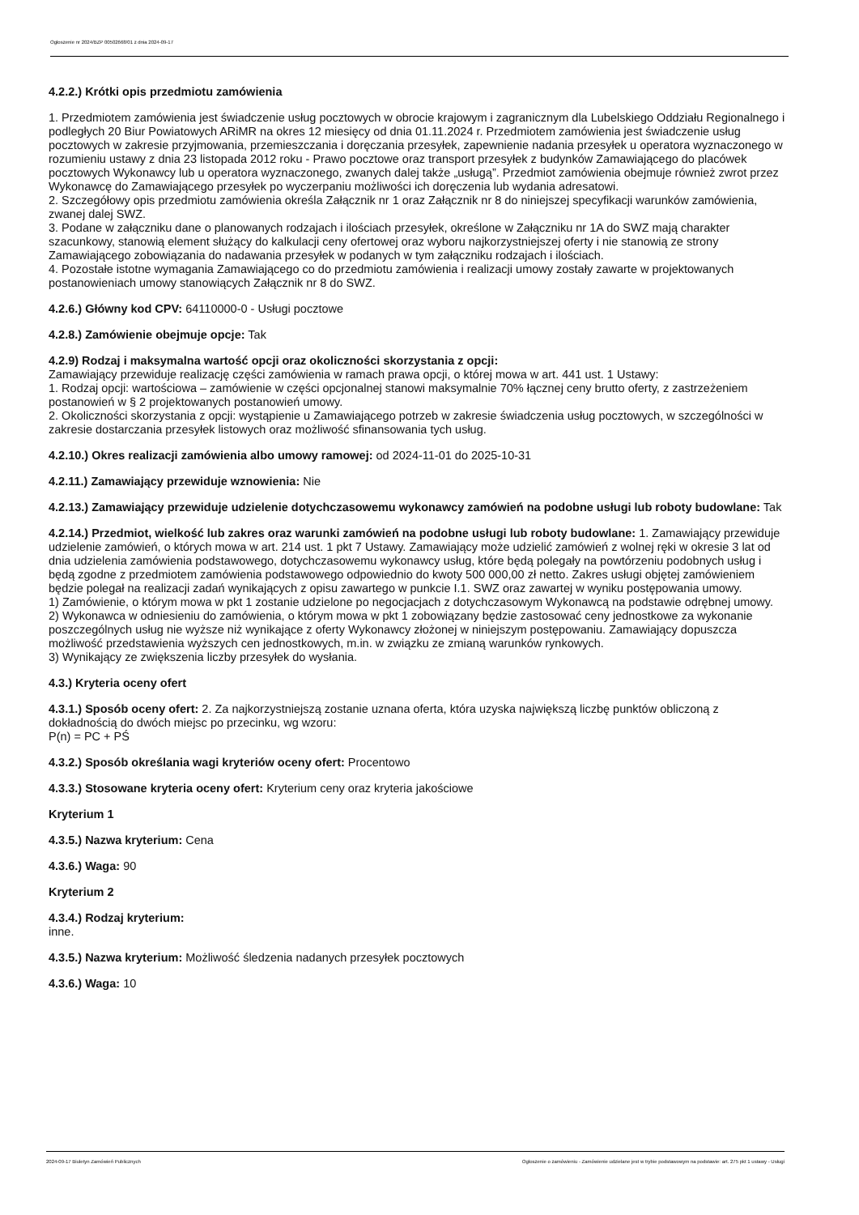Ogłoszenie nr 2024/BZP 00502668/01 z dnia 2024-09-17
4.2.2.) Krótki opis przedmiotu zamówienia
1. Przedmiotem zamówienia jest świadczenie usług pocztowych w obrocie krajowym i zagranicznym dla Lubelskiego Oddziału Regionalnego i podległych 20 Biur Powiatowych ARiMR na okres 12 miesięcy od dnia 01.11.2024 r. Przedmiotem zamówienia jest świadczenie usług pocztowych w zakresie przyjmowania, przemieszczania i doręczania przesyłek, zapewnienie nadania przesyłek u operatora wyznaczonego w rozumieniu ustawy z dnia 23 listopada 2012 roku - Prawo pocztowe oraz transport przesyłek z budynków Zamawiającego do placówek pocztowych Wykonawcy lub u operatora wyznaczonego, zwanych dalej także „usługą”. Przedmiot zamówienia obejmuje również zwrot przez Wykonawcę do Zamawiającego przesyłek po wyczerpaniu możliwości ich doręczenia lub wydania adresatowi.
2. Szczegółowy opis przedmiotu zamówienia określa Załącznik nr 1 oraz Załącznik nr 8 do niniejszej specyfikacji warunków zamówienia, zwanej dalej SWZ.
3. Podane w załączniku dane o planowanych rodzajach i ilościach przesyłek, określone w Załączniku nr 1A do SWZ mają charakter szacunkowy, stanowią element służący do kalkulacji ceny ofertowej oraz wyboru najkorzystniejszej oferty i nie stanowią ze strony Zamawiającego zobowiązania do nadawania przesyłek w podanych w tym załączniku rodzajach i ilościach.
4. Pozostałe istotne wymagania Zamawiającego co do przedmiotu zamówienia i realizacji umowy zostały zawarte w projektowanych postanowieniach umowy stanowiących Załącznik nr 8 do SWZ.
4.2.6.) Główny kod CPV: 64110000-0 - Usługi pocztowe
4.2.8.) Zamówienie obejmuje opcje: Tak
4.2.9) Rodzaj i maksymalna wartość opcji oraz okoliczności skorzystania z opcji:
Zamawiający przewiduje realizację części zamówienia w ramach prawa opcji, o której mowa w art. 441 ust. 1 Ustawy:
1. Rodzaj opcji: wartościowa – zamówienie w części opcjonalnej stanowi maksymalnie 70% łącznej ceny brutto oferty, z zastrzeżeniem postanowień w § 2 projektowanych postanowień umowy.
2. Okoliczności skorzystania z opcji: wystąpienie u Zamawiającego potrzeb w zakresie świadczenia usług pocztowych, w szczególności w zakresie dostarczania przesyłek listowych oraz możliwość sfinansowania tych usług.
4.2.10.) Okres realizacji zamówienia albo umowy ramowej: od 2024-11-01 do 2025-10-31
4.2.11.) Zamawiający przewiduje wznowienia: Nie
4.2.13.) Zamawiający przewiduje udzielenie dotychczasowemu wykonawcy zamówień na podobne usługi lub roboty budowlane: Tak
4.2.14.) Przedmiot, wielkość lub zakres oraz warunki zamówień na podobne usługi lub roboty budowlane: 1. Zamawiający przewiduje udzielenie zamówień, o których mowa w art. 214 ust. 1 pkt 7 Ustawy. Zamawiający może udzielić zamówień z wolnej ręki w okresie 3 lat od dnia udzielenia zamówienia podstawowego, dotychczasowemu wykonawcy usług, które będą polegały na powtórzeniu podobnych usług i będą zgodne z przedmiotem zamówienia podstawowego odpowiednio do kwoty 500 000,00 zł netto. Zakres usługi objętej zamówieniem będzie polegał na realizacji zadań wynikających z opisu zawartego w punkcie I.1. SWZ oraz zawartej w wyniku postępowania umowy.
1) Zamówienie, o którym mowa w pkt 1 zostanie udzielone po negocjacjach z dotychczasowym Wykonawcą na podstawie odrębnej umowy.
2) Wykonawca w odniesieniu do zamówienia, o którym mowa w pkt 1 zobowiązany będzie zastosować ceny jednostkowe za wykonanie poszczególnych usług nie wyższe niż wynikające z oferty Wykonawcy złożonej w niniejszym postępowaniu. Zamawiający dopuszcza możliwość przedstawienia wyższych cen jednostkowych, m.in. w związku ze zmianą warunków rynkowych.
3) Wynikający ze zwiększenia liczby przesyłek do wysłania.
4.3.) Kryteria oceny ofert
4.3.1.) Sposób oceny ofert: 2. Za najkorzystniejszą zostanie uznana oferta, która uzyska największą liczbę punktów obliczoną z dokładnością do dwóch miejsc po przecinku, wg wzoru:
P(n) = PC + PŚ
4.3.2.) Sposób określania wagi kryteriów oceny ofert: Procentowo
4.3.3.) Stosowane kryteria oceny ofert: Kryterium ceny oraz kryteria jakościowe
Kryterium 1
4.3.5.) Nazwa kryterium: Cena
4.3.6.) Waga: 90
Kryterium 2
4.3.4.) Rodzaj kryterium:
inne.
4.3.5.) Nazwa kryterium: Możliwość śledzenia nadanych przesyłek pocztowych
4.3.6.) Waga: 10
2024-09-17 Biuletyn Zamówień Publicznych Ogłoszenie o zamówieniu - Zamówienie udzielane jest w trybie podstawowym na podstawie: art. 275 pkt 1 ustawy - Usługi